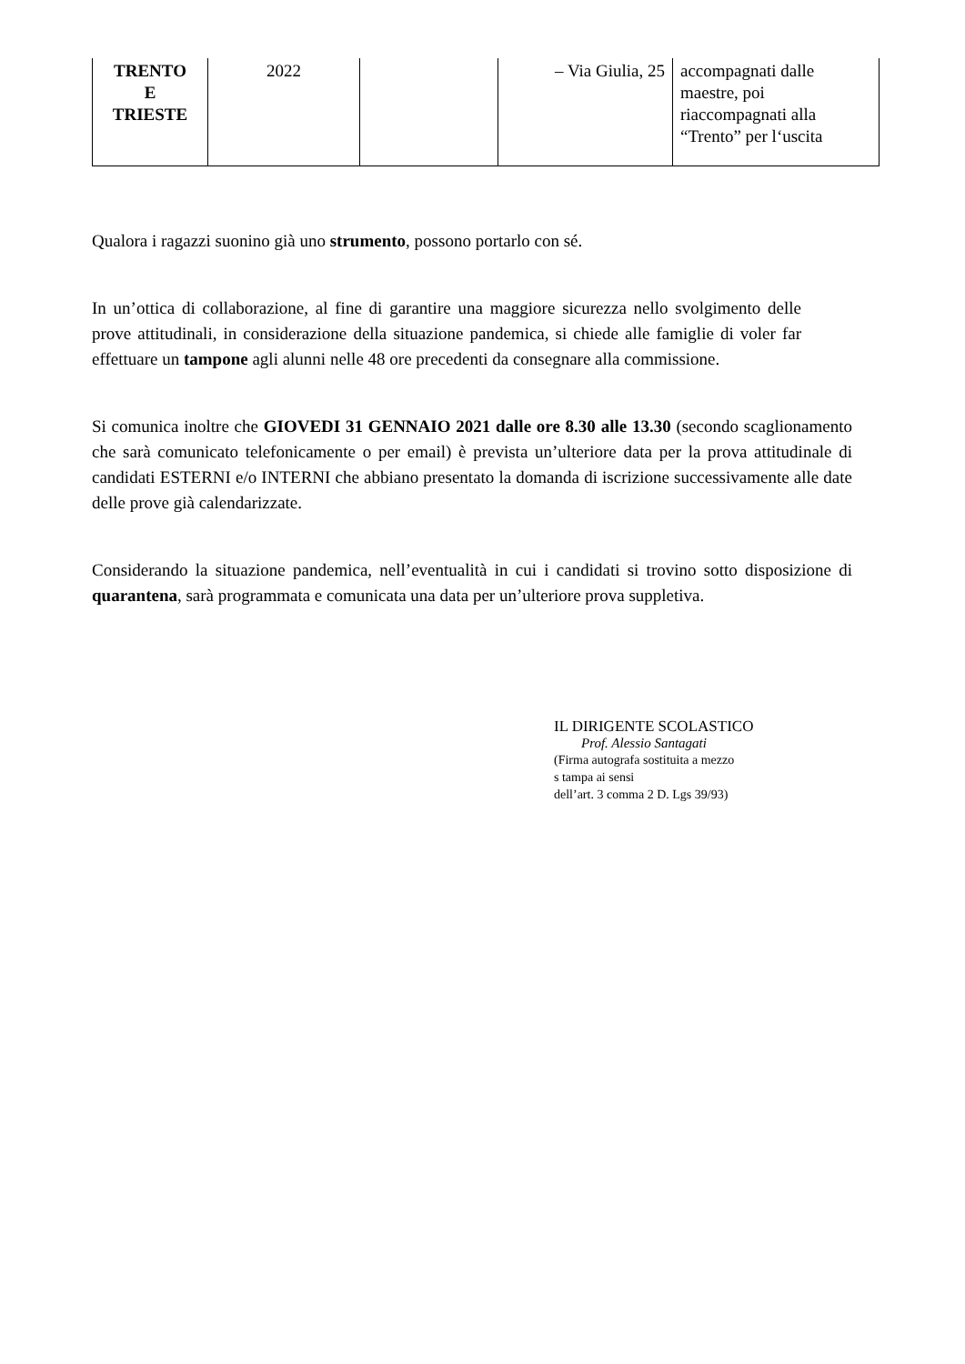| TRENTO E TRIESTE | 2022 | | – Via Giulia, 25 | accompagnati dalle maestre, poi riaccompagnati alla “Trento” per l‘uscita |
Qualora i ragazzi suonino già uno strumento, possono portarlo con sé.
In un’ottica di collaborazione, al fine di garantire una maggiore sicurezza nello svolgimento delle prove attitudinali, in considerazione della situazione pandemica, si chiede alle famiglie di voler far effettuare un tampone agli alunni nelle 48 ore precedenti da consegnare alla commissione.
Si comunica inoltre che GIOVEDI 31 GENNAIO 2021 dalle ore 8.30 alle 13.30 (secondo scaglionamento che sarà comunicato telefonicamente o per email) è prevista un’ulteriore data per la prova attitudinale di candidati ESTERNI e/o INTERNI che abbiano presentato la domanda di iscrizione successivamente alle date delle prove già calendarizzate.
Considerando la situazione pandemica, nell’eventualità in cui i candidati si trovino sotto disposizione di quarantena, sarà programmata e comunicata una data per un’ulteriore prova suppletiva.
IL DIRIGENTE SCOLASTICO
Prof. Alessio Santagati
(Firma autografa sostituita a mezzo
s tampa ai sensi
dell’art. 3 comma 2 D. Lgs 39/93)